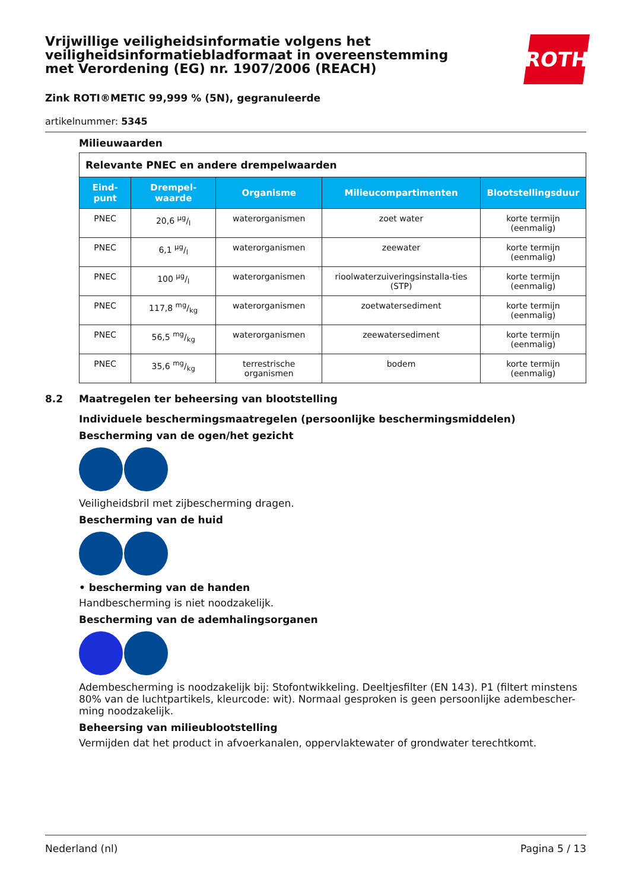ROTH
Vrijwillige veiligheidsinformatie volgens het veiligheidsinformatiebladformaat in overeenstemming met Verordening (EG) nr. 1907/2006 (REACH)
Zink ROTI®METIC 99,999 % (5N), gegranuleerde
artikelnummer: 5345
Milieuwaarden
| Relevante PNEC en andere drempelwaarden | | | | |
| Eind-punt | Drempel-waarde | Organisme | Milieucompartimenten | Blootstellingsduur |
| PNEC | 20,6 µg/l | waterorganismen | zoet water | korte termijn (eenmalig) |
| PNEC | 6,1 µg/l | waterorganismen | zeewater | korte termijn (eenmalig) |
| PNEC | 100 µg/l | waterorganismen | rioolwaterzuiveringsinstalla-ties (STP) | korte termijn (eenmalig) |
| PNEC | 117,8 mg/kg | waterorganismen | zoetwatersediment | korte termijn (eenmalig) |
| PNEC | 56,5 mg/kg | waterorganismen | zeewatersediment | korte termijn (eenmalig) |
| PNEC | 35,6 mg/kg | terrestrische organismen | bodem | korte termijn (eenmalig) |
8.2 Maatregelen ter beheersing van blootstelling
Individuele beschermingsmaatregelen (persoonlijke beschermingsmiddelen)
Bescherming van de ogen/het gezicht
Veiligheidsbril met zijbescherming dragen.
Bescherming van de huid
• bescherming van de handen
Handbescherming is niet noodzakelijk.
Bescherming van de ademhalingsorganen
Adembescherming is noodzakelijk bij: Stofontwikkeling. Deeltjesfilter (EN 143). P1 (filtert minstens 80% van de luchtpartikels, kleurcode: wit). Normaal gesproken is geen persoonlijke adembescher-ming noodzakelijk.
Beheersing van milieublootstelling
Vermijden dat het product in afvoerkanalen, oppervlaktewater of grondwater terechtkomt.
Nederland (nl) Pagina 5 / 13